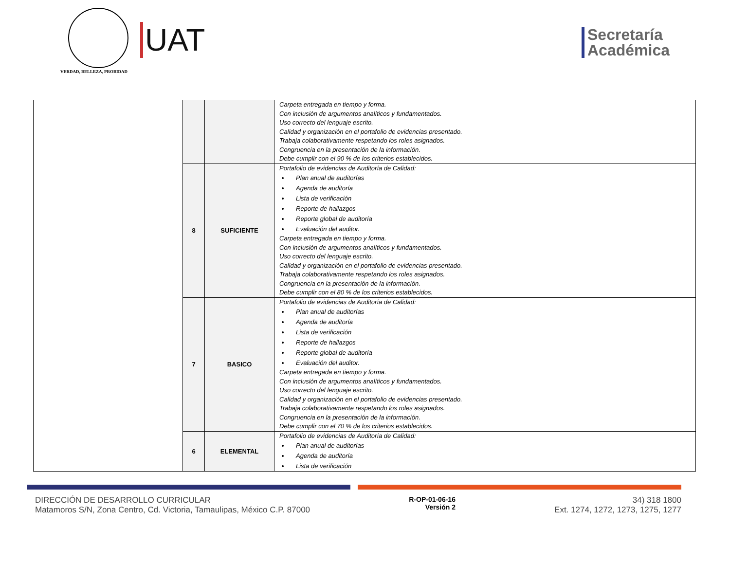VERDAD, BELLEZA, PROBIDAD
UAT
Secretaría
Académica
| | | | Carpeta entregada en tiempo y forma. Con inclusión de argumentos analíticos y fundamentados. Uso correcto del lenguaje escrito. Calidad y organización en el portafolio de evidencias presentado. Trabaja colaborativamente respetando los roles asignados. Congruencia en la presentación de la información. Debe cumplir con el 90 % de los criterios establecidos. |
| | 8 | SUFICIENTE | Portafolio de evidencias de Auditoría de Calidad: Plan anual de auditorías Agenda de auditoría Lista de verificación Reporte de hallazgos Reporte global de auditoría Evaluación del auditor. Carpeta entregada en tiempo y forma. Con inclusión de argumentos analíticos y fundamentados. Uso correcto del lenguaje escrito. Calidad y organización en el portafolio de evidencias presentado. Trabaja colaborativamente respetando los roles asignados. Congruencia en la presentación de la información. Debe cumplir con el 80 % de los criterios establecidos. |
| | 7 | BASICO | Portafolio de evidencias de Auditoría de Calidad: Plan anual de auditorías Agenda de auditoría Lista de verificación Reporte de hallazgos Reporte global de auditoría Evaluación del auditor. Carpeta entregada en tiempo y forma. Con inclusión de argumentos analíticos y fundamentados. Uso correcto del lenguaje escrito. Calidad y organización en el portafolio de evidencias presentado. Trabaja colaborativamente respetando los roles asignados. Congruencia en la presentación de la información. Debe cumplir con el 70 % de los criterios establecidos. |
| | 6 | ELEMENTAL | Portafolio de evidencias de Auditoría de Calidad: Plan anual de auditorías Agenda de auditoría Lista de verificación |
DIRECCIÓN DE DESARROLLO CURRICULAR
Matamoros S/N, Zona Centro, Cd. Victoria, Tamaulipas, México C.P. 87000
R-OP-01-06-16
Versión 2
34) 318 1800
Ext. 1274, 1272, 1273, 1275, 1277